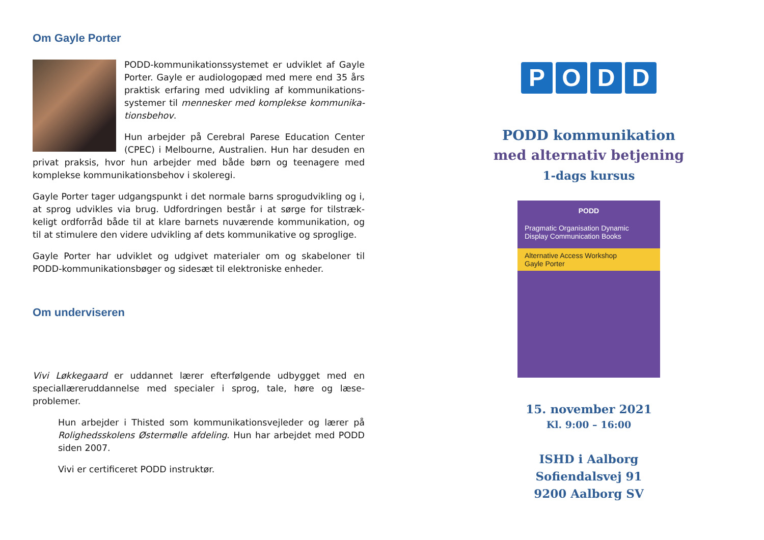Om Gayle Porter
PODD-kommunikationssystemet er udviklet af Gayle Porter. Gayle er audiologopæd med mere end 35 års praktisk erfaring med udvikling af kommunikations-systemer til mennesker med komplekse kommunika-tionsbehov.
Hun arbejder på Cerebral Parese Education Center (CPEC) i Melbourne, Australien. Hun har desuden en privat praksis, hvor hun arbejder med både børn og teenagere med komplekse kommunikationsbehov i skoleregi.
Gayle Porter tager udgangspunkt i det normale barns sprogudvikling og i, at sprog udvikles via brug. Udfordringen består i at sørge for tilstræk-keligt ordforråd både til at klare barnets nuværende kommunikation, og til at stimulere den videre udvikling af dets kommunikative og sproglige.
Gayle Porter har udviklet og udgivet materialer om og skabeloner til PODD-kommunikationsbøger og sidesæt til elektroniske enheder.
Om underviseren
Vivi Løkkegaard er uddannet lærer efterfølgende udbygget med en speciallæreruddannelse med specialer i sprog, tale, høre og læse-problemer.
Hun arbejder i Thisted som kommunikationsvejleder og lærer på Rolighedsskolens Østermølle afdeling. Hun har arbejdet med PODD siden 2007.
Vivi er certificeret PODD instruktør.
PODD
PODD kommunikation
med alternativ betjening
1-dags kursus
PODD
Pragmatic Organisation Dynamic Display Communication Books
Alternative Access Workshop
Gayle Porter
15. november 2021
Kl. 9:00 – 16:00
ISHD i Aalborg
Sofiendalsvej 91
9200 Aalborg SV